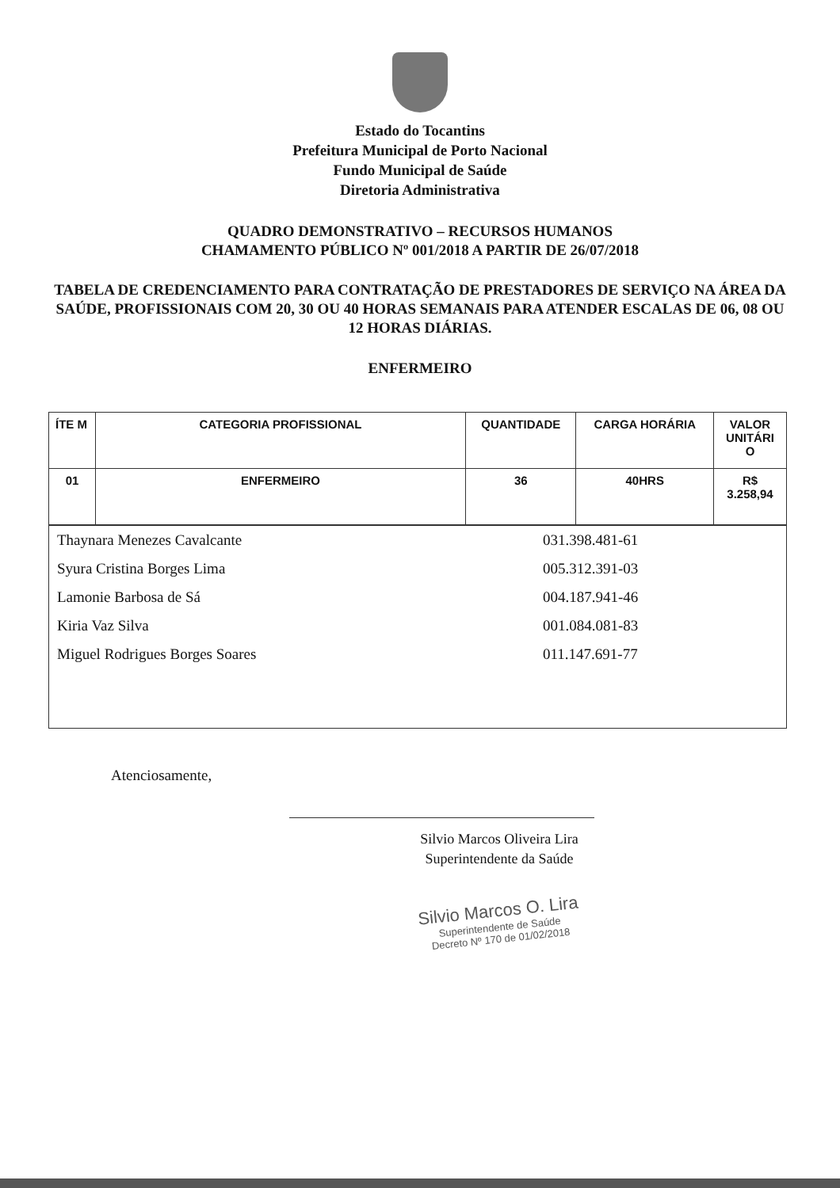Estado do Tocantins
Prefeitura Municipal de Porto Nacional
Fundo Municipal de Saúde
Diretoria Administrativa
QUADRO DEMONSTRATIVO – RECURSOS HUMANOS
CHAMAMENTO PÚBLICO Nº 001/2018 A PARTIR DE 26/07/2018
TABELA DE CREDENCIAMENTO PARA CONTRATAÇÃO DE PRESTADORES DE SERVIÇO NA ÁREA DA SAÚDE, PROFISSIONAIS COM 20, 30 OU 40 HORAS SEMANAIS PARA ATENDER ESCALAS DE 06, 08 OU 12 HORAS DIÁRIAS.
ENFERMEIRO
| ÍTE M | CATEGORIA PROFISSIONAL | QUANTIDADE | CARGA HORÁRIA | VALOR UNITÁRI O |
| --- | --- | --- | --- | --- |
| 01 | ENFERMEIRO | 36 | 40HRS | R$ 3.258,94 |
| Thaynara Menezes Cavalcante | 031.398.481-61 |
| Syura Cristina Borges Lima | 005.312.391-03 |
| Lamonie Barbosa de Sá | 004.187.941-46 |
| Kiria Vaz Silva | 001.084.081-83 |
| Miguel Rodrigues Borges Soares | 011.147.691-77 |
Atenciosamente,
Silvio Marcos Oliveira Lira
Superintendente da Saúde
Silvio Marcos O. Lira
Superintendente de Saúde
Decreto Nº 170 de 01/02/2018